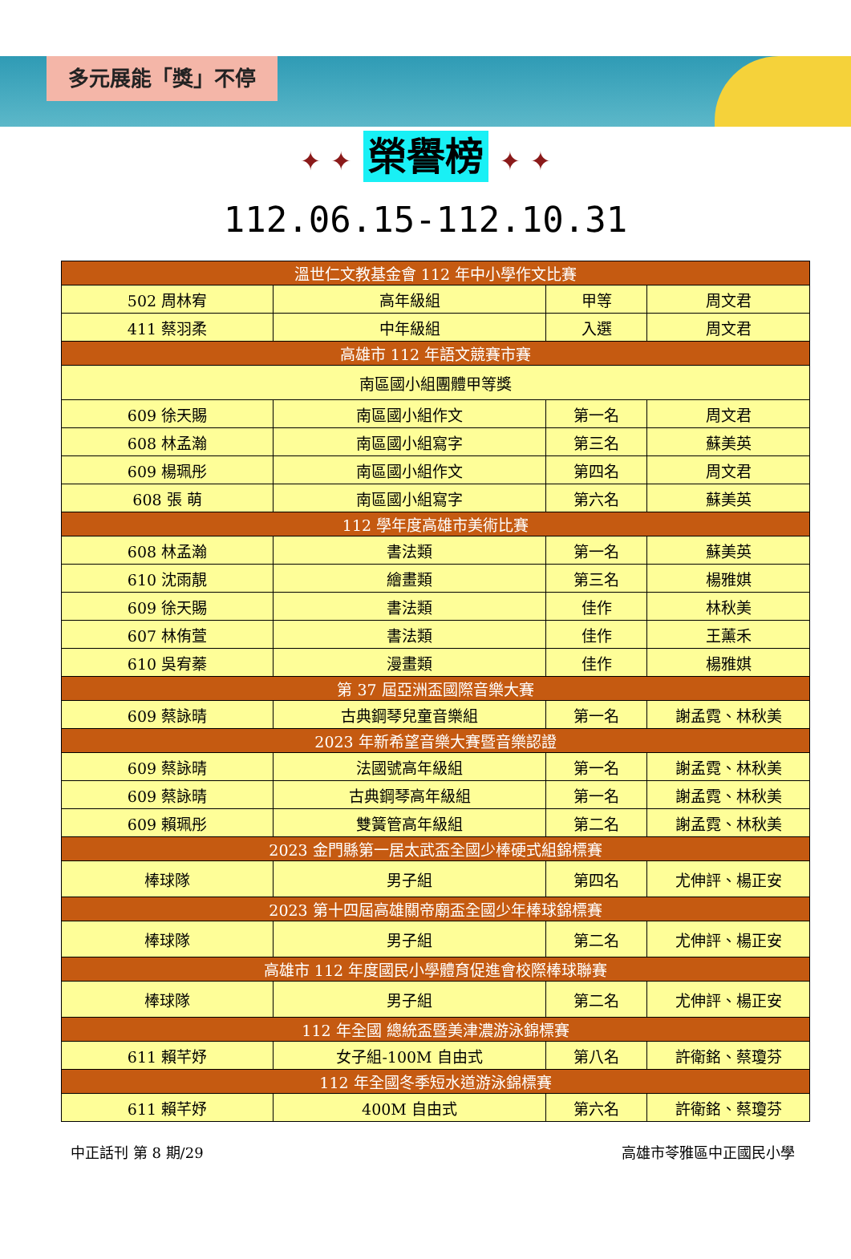多元展能「獎」不停
✦ ✦ 榮譽榜 ✦ ✦
112.06.15-112.10.31
| 溫世仁文教基金會 112 年中小學作文比賽 | | | |
| --- | --- | --- | --- |
| 502 周林宥 | 高年級組 | 甲等 | 周文君 |
| 411 蔡羽柔 | 中年級組 | 入選 | 周文君 |
| 高雄市 112 年語文競賽市賽 | | | |
| 南區國小組團體甲等獎 | | | |
| 609 徐天賜 | 南區國小組作文 | 第一名 | 周文君 |
| 608 林孟瀚 | 南區國小組寫字 | 第三名 | 蘇美英 |
| 609 楊珮彤 | 南區國小組作文 | 第四名 | 周文君 |
| 608 張 萌 | 南區國小組寫字 | 第六名 | 蘇美英 |
| 112 學年度高雄市美術比賽 | | | |
| 608 林孟瀚 | 書法類 | 第一名 | 蘇美英 |
| 610 沈雨靚 | 繪畫類 | 第三名 | 楊雅娸 |
| 609 徐天賜 | 書法類 | 佳作 | 林秋美 |
| 607 林侑萱 | 書法類 | 佳作 | 王薰禾 |
| 610 吳宥蓁 | 漫畫類 | 佳作 | 楊雅娸 |
| 第 37 屆亞洲盃國際音樂大賽 | | | |
| 609 蔡詠晴 | 古典鋼琴兒童音樂組 | 第一名 | 謝孟霓、林秋美 |
| 2023 年新希望音樂大賽暨音樂認證 | | | |
| 609 蔡詠晴 | 法國號高年級組 | 第一名 | 謝孟霓、林秋美 |
| 609 蔡詠晴 | 古典鋼琴高年級組 | 第一名 | 謝孟霓、林秋美 |
| 609 賴珮彤 | 雙簧管高年級組 | 第二名 | 謝孟霓、林秋美 |
| 2023 金門縣第一居太武盃全國少棒硬式組錦標賽 | | | |
| 棒球隊 | 男子組 | 第四名 | 尤伸評、楊正安 |
| 2023 第十四屆高雄關帝廟盃全國少年棒球錦標賽 | | | |
| 棒球隊 | 男子組 | 第二名 | 尤伸評、楊正安 |
| 高雄市 112 年度國民小學體育促進會校際棒球聯賽 | | | |
| 棒球隊 | 男子組 | 第二名 | 尤伸評、楊正安 |
| 112 年全國 總統盃暨美津濃游泳錦標賽 | | | |
| 611 賴芊妤 | 女子組-100M 自由式 | 第八名 | 許衛銘、蔡瓊芬 |
| 112 年全國冬季短水道游泳錦標賽 | | | |
| 611 賴芊妤 | 400M 自由式 | 第六名 | 許衛銘、蔡瓊芬 |
中正話刊 第 8 期/29 高雄市苓雅區中正國民小學